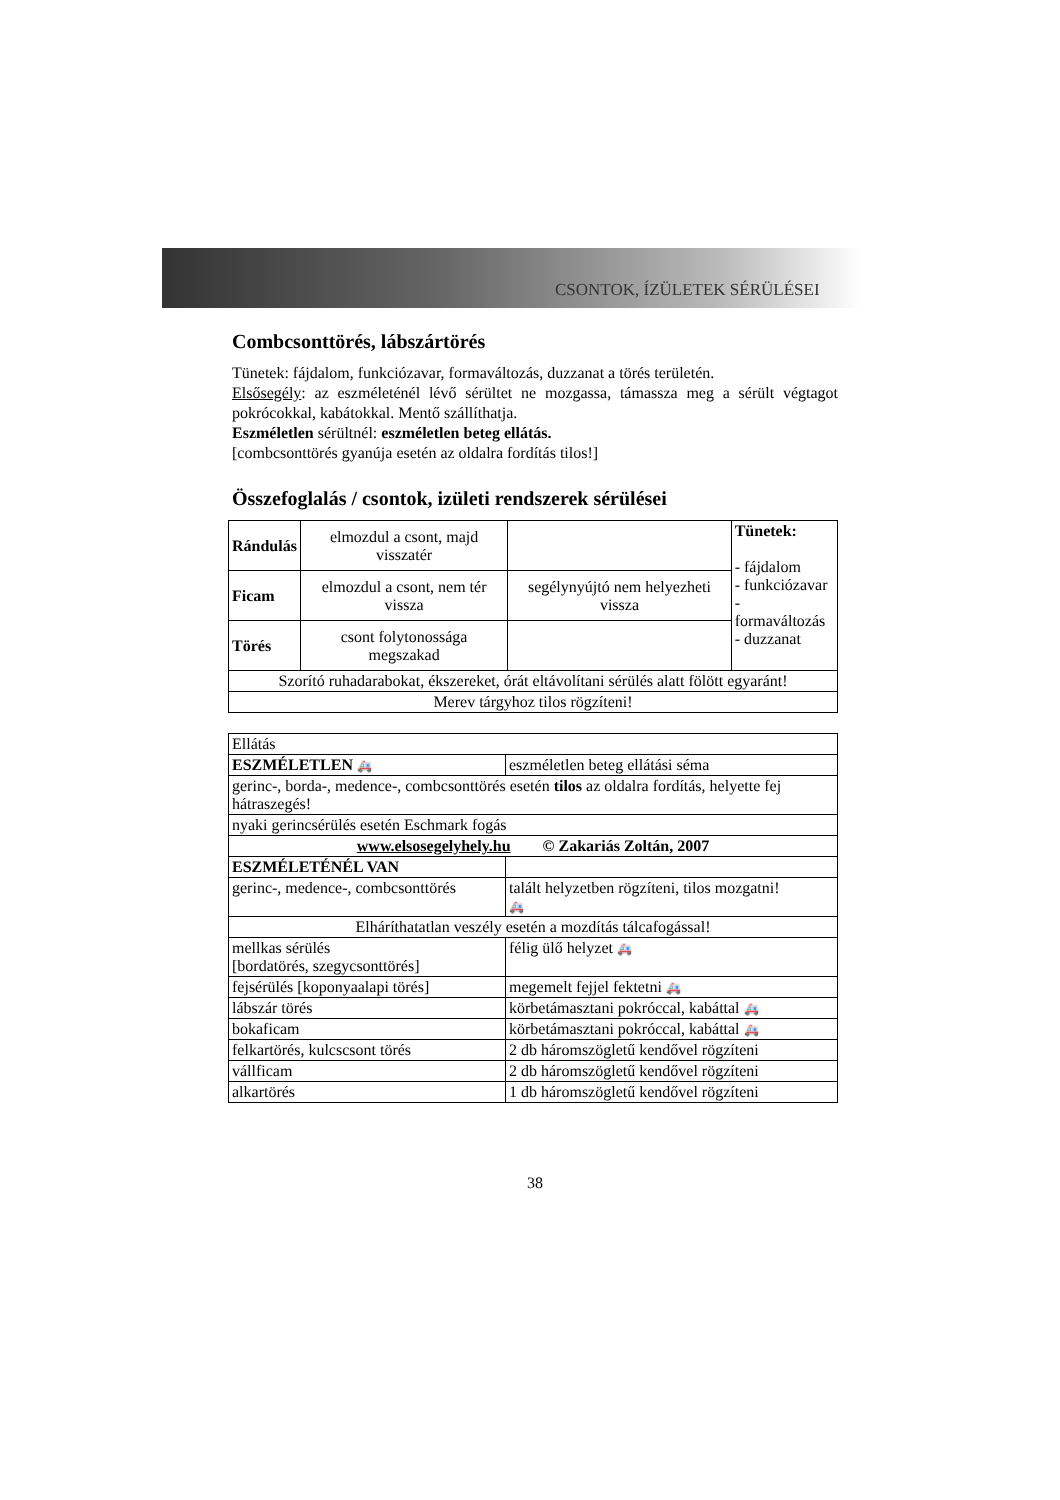CSONTOK, ÍZÜLETEK SÉRÜLÉSEI
Combcsonttörés, lábszártörés
Tünetek: fájdalom, funkciózavar, formaváltozás, duzzanat a törés területén.
Elsősegély: az eszméleténél lévő sérültet ne mozgassa, támassza meg a sérült végtagot pokrócokkal, kabátokkal. Mentő szállíthatja.
Eszméletlen sérültnél: eszméletlen beteg ellátás.
[combcsonttörés gyanúja esetén az oldalra fordítás tilos!]
Összefoglalás / csontok, izületi rendszerek sérülései
| Rándulás | elmozdul a csont, majd visszatér | | Tünetek: - fájdalom - funkciózavar - formaváltozás - duzzanat |
| Ficam | elmozdul a csont, nem tér vissza | segélynyújtó nem helyezheti vissza | |
| Törés | csont folytonossága megszakad | | |
| Szorító ruhadarabokat, ékszereket, órát eltávolítani sérülés alatt fölött egyaránt! | | | |
| Merev tárgyhoz tilos rögzíteni! | | | |
| Ellátás | |
| ESZMÉLETLEN 🚑 | eszméletlen beteg ellátási séma |
| gerinc-, borda-, medence-, combcsonttörés esetén tilos az oldalra fordítás, helyette fej hátraszegés! | |
| nyaki gerincsérülés esetén Eschmark fogás | |
| www.elsosegelyhely.hu © Zakariás Zoltán, 2007 | |
| ESZMÉLETÉNÉL VAN | |
| gerinc-, medence-, combcsonttörés | talált helyzetben rögzíteni, tilos mozgatni! 🚑 |
| Elháríthatatlan veszély esetén a mozdítás tálcafogással! | |
| mellkas sérülés [bordatörés, szegycsonttörés] | félig ülő helyzet 🚑 |
| fejsérülés [koponyaalapi törés] | megemelt fejjel fektetni 🚑 |
| lábszár törés | körbetámasztani pokróccal, kabáttal 🚑 |
| bokaficam | körbetámasztani pokróccal, kabáttal 🚑 |
| felkartörés, kulcscsont törés | 2 db háromszögletű kendővel rögzíteni |
| vállficam | 2 db háromszögletű kendővel rögzíteni |
| alkartörés | 1 db háromszögletű kendővel rögzíteni |
38